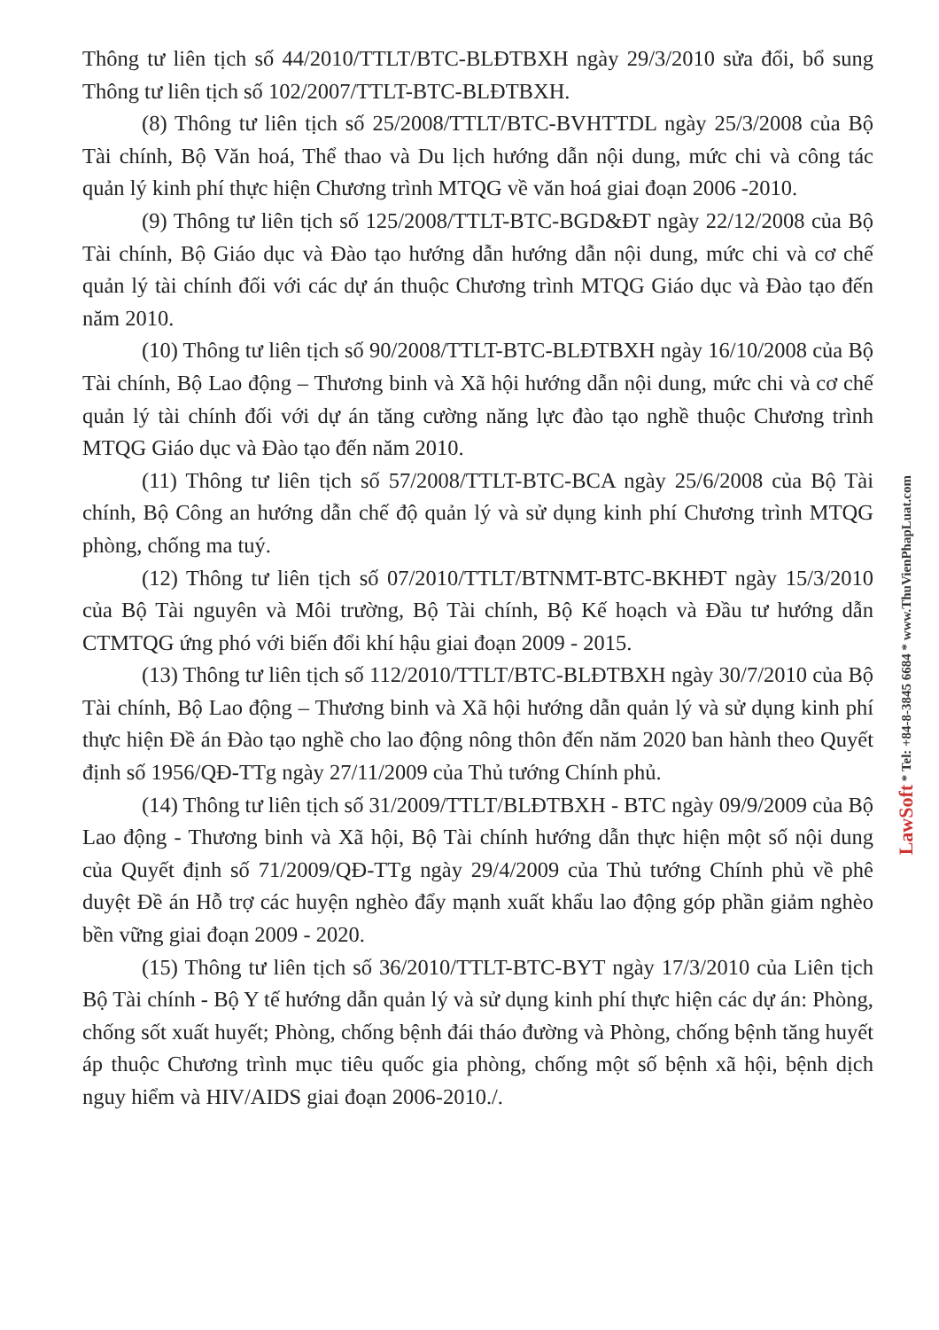Thông tư liên tịch số 44/2010/TTLT/BTC-BLĐTBXH ngày 29/3/2010 sửa đổi, bổ sung Thông tư liên tịch số 102/2007/TTLT-BTC-BLĐTBXH.
(8) Thông tư liên tịch số 25/2008/TTLT/BTC-BVHTTDL ngày 25/3/2008 của Bộ Tài chính, Bộ Văn hoá, Thể thao và Du lịch hướng dẫn nội dung, mức chi và công tác quản lý kinh phí thực hiện Chương trình MTQG về văn hoá giai đoạn 2006 -2010.
(9) Thông tư liên tịch số 125/2008/TTLT-BTC-BGD&ĐT ngày 22/12/2008 của Bộ Tài chính, Bộ Giáo dục và Đào tạo hướng dẫn hướng dẫn nội dung, mức chi và cơ chế quản lý tài chính đối với các dự án thuộc Chương trình MTQG Giáo dục và Đào tạo đến năm 2010.
(10) Thông tư liên tịch số 90/2008/TTLT-BTC-BLĐTBXH ngày 16/10/2008 của Bộ Tài chính, Bộ Lao động – Thương binh và Xã hội hướng dẫn nội dung, mức chi và cơ chế quản lý tài chính đối với dự án tăng cường năng lực đào tạo nghề thuộc Chương trình MTQG Giáo dục và Đào tạo đến năm 2010.
(11) Thông tư liên tịch số 57/2008/TTLT-BTC-BCA ngày 25/6/2008 của Bộ Tài chính, Bộ Công an hướng dẫn chế độ quản lý và sử dụng kinh phí Chương trình MTQG phòng, chống ma tuý.
(12) Thông tư liên tịch số 07/2010/TTLT/BTNMT-BTC-BKHĐT ngày 15/3/2010 của Bộ Tài nguyên và Môi trường, Bộ Tài chính, Bộ Kế hoạch và Đầu tư hướng dẫn CTMTQG ứng phó với biến đổi khí hậu giai đoạn 2009 - 2015.
(13) Thông tư liên tịch số 112/2010/TTLT/BTC-BLĐTBXH ngày 30/7/2010 của Bộ Tài chính, Bộ Lao động – Thương binh và Xã hội hướng dẫn quản lý và sử dụng kinh phí thực hiện Đề án Đào tạo nghề cho lao động nông thôn đến năm 2020 ban hành theo Quyết định số 1956/QĐ-TTg ngày 27/11/2009 của Thủ tướng Chính phủ.
(14) Thông tư liên tịch số 31/2009/TTLT/BLĐTBXH - BTC ngày 09/9/2009 của Bộ Lao động - Thương binh và Xã hội, Bộ Tài chính hướng dẫn thực hiện một số nội dung của Quyết định số 71/2009/QĐ-TTg ngày 29/4/2009 của Thủ tướng Chính phủ về phê duyệt Đề án Hỗ trợ các huyện nghèo đẩy mạnh xuất khẩu lao động góp phần giảm nghèo bền vững giai đoạn 2009 - 2020.
(15) Thông tư liên tịch số 36/2010/TTLT-BTC-BYT ngày 17/3/2010 của Liên tịch Bộ Tài chính - Bộ Y tế hướng dẫn quản lý và sử dụng kinh phí thực hiện các dự án: Phòng, chống sốt xuất huyết; Phòng, chống bệnh đái tháo đường và Phòng, chống bệnh tăng huyết áp thuộc Chương trình mục tiêu quốc gia phòng, chống một số bệnh xã hội, bệnh dịch nguy hiểm và HIV/AIDS giai đoạn 2006-2010./.
LawSoft * Tel: +84-8-3845 6684 * www.ThuVienPhapLuat.com